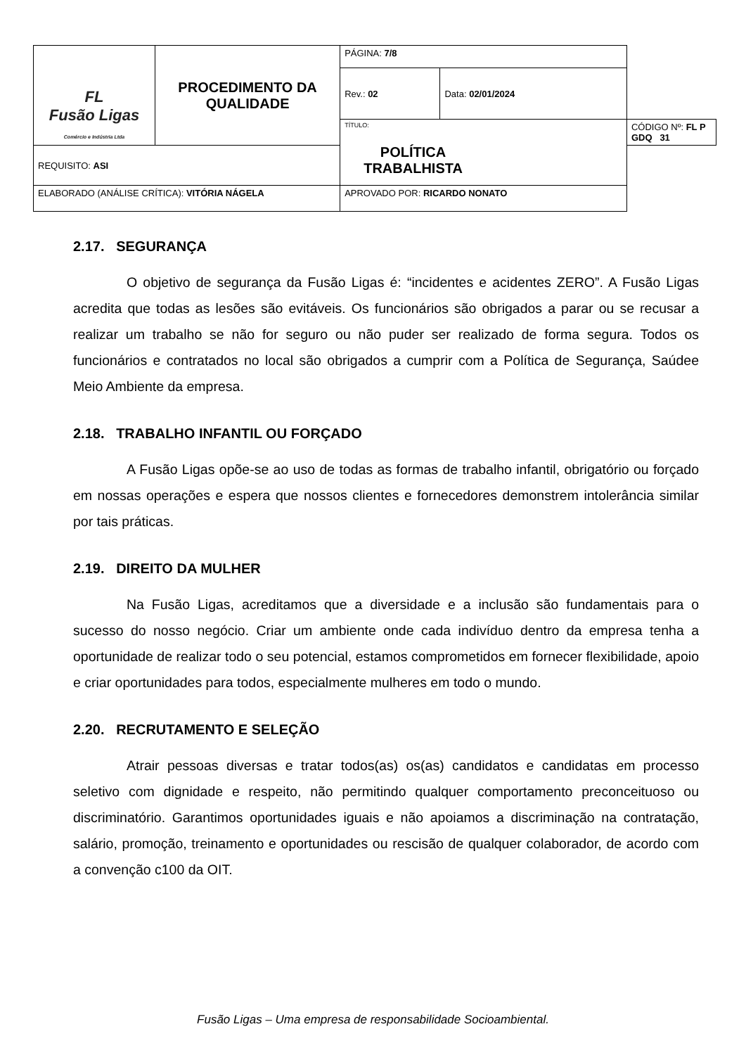| FL Fusão Ligas Comércio e Indústria Ltda | PROCEDIMENTO DA QUALIDADE | | PÁGINA: 7/8 | | |
| | | | Rev.: 02 | Data: 02/01/2024 | |
| | | | TÍTULO: POLÍTICA TRABALHISTA | | CÓDIGO Nº: FL P GDQ 31 |
| REQUISITO: ASI | | | | | |
| ELABORADO (ANÁLISE CRÍTICA): VITÓRIA NÁGELA | | APROVADO POR: RICARDO NONATO | | | |
2.17. SEGURANÇA
O objetivo de segurança da Fusão Ligas é: “incidentes e acidentes ZERO”. A Fusão Ligas acredita que todas as lesões são evitáveis. Os funcionários são obrigados a parar ou se recusar a realizar um trabalho se não for seguro ou não puder ser realizado de forma segura. Todos os funcionários e contratados no local são obrigados a cumprir com a Política de Segurança, Saúdee Meio Ambiente da empresa.
2.18. TRABALHO INFANTIL OU FORÇADO
A Fusão Ligas opõe-se ao uso de todas as formas de trabalho infantil, obrigatório ou forçado em nossas operações e espera que nossos clientes e fornecedores demonstrem intolerância similar por tais práticas.
2.19. DIREITO DA MULHER
Na Fusão Ligas, acreditamos que a diversidade e a inclusão são fundamentais para o sucesso do nosso negócio. Criar um ambiente onde cada indivíduo dentro da empresa tenha a oportunidade de realizar todo o seu potencial, estamos comprometidos em fornecer flexibilidade, apoio e criar oportunidades para todos, especialmente mulheres em todo o mundo.
2.20. RECRUTAMENTO E SELEÇÃO
Atrair pessoas diversas e tratar todos(as) os(as) candidatos e candidatas em processo seletivo com dignidade e respeito, não permitindo qualquer comportamento preconceituoso ou discriminatório. Garantimos oportunidades iguais e não apoiamos a discriminação na contratação, salário, promoção, treinamento e oportunidades ou rescisão de qualquer colaborador, de acordo com a convenção c100 da OIT.
Fusão Ligas – Uma empresa de responsabilidade Socioambiental.